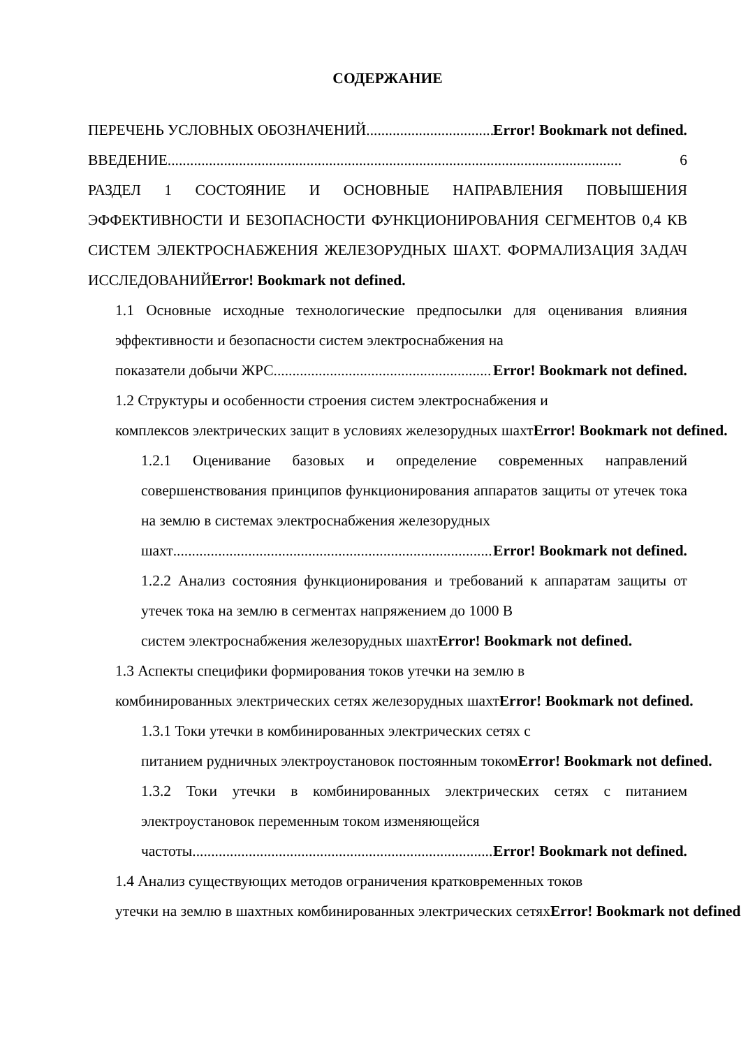СОДЕРЖАНИЕ
ПЕРЕЧЕНЬ УСЛОВНЫХ ОБОЗНАЧЕНИЙ.......................................... Error! Bookmark not defined.
ВВЕДЕНИЕ......................................................................................................................... 6
РАЗДЕЛ 1 СОСТОЯНИЕ И ОСНОВНЫЕ НАПРАВЛЕНИЯ ПОВЫШЕНИЯ ЭФФЕКТИВНОСТИ И БЕЗОПАСНОСТИ ФУНКЦИОНИРОВАНИЯ СЕГМЕНТОВ 0,4 КВ СИСТЕМ ЭЛЕКТРОСНАБЖЕНИЯ ЖЕЛЕЗОРУДНЫХ ШАХТ. ФОРМАЛИЗАЦИЯ ЗАДАЧ ИССЛЕДОВАНИЙError! Bookmark not defined.
1.1 Основные исходные технологические предпосылки для оценивания влияния эффективности и безопасности систем электроснабжения на
показатели добычи ЖРС.......................................................... Error! Bookmark not defined.
1.2 Структуры и особенности строения систем электроснабжения и
комплексов электрических защит в условиях железорудных шахтError! Bookmark not defined.
1.2.1 Оценивание базовых и определение современных направлений совершенствования принципов функционирования аппаратов защиты от утечек тока на землю в системах электроснабжения железорудных
шахт....................................................................................... Error! Bookmark not defined.
1.2.2 Анализ состояния функционирования и требований к аппаратам защиты от утечек тока на землю в сегментах напряжением до 1000 В
систем электроснабжения железорудных шахтError! Bookmark not defined.
1.3 Аспекты специфики формирования токов утечки на землю в
комбинированных электрических сетях железорудных шахтError! Bookmark not defined.
1.3.1 Токи утечки в комбинированных электрических сетях с
питанием рудничных электроустановок постоянным токомError! Bookmark not defined.
1.3.2 Токи утечки в комбинированных электрических сетях с питанием электроустановок переменным током изменяющейся
частоты................................................................................... Error! Bookmark not defined.
1.4 Анализ существующих методов ограничения кратковременных токов
утечки на землю в шахтных комбинированных электрических сетяхError! Bookmark not defined.